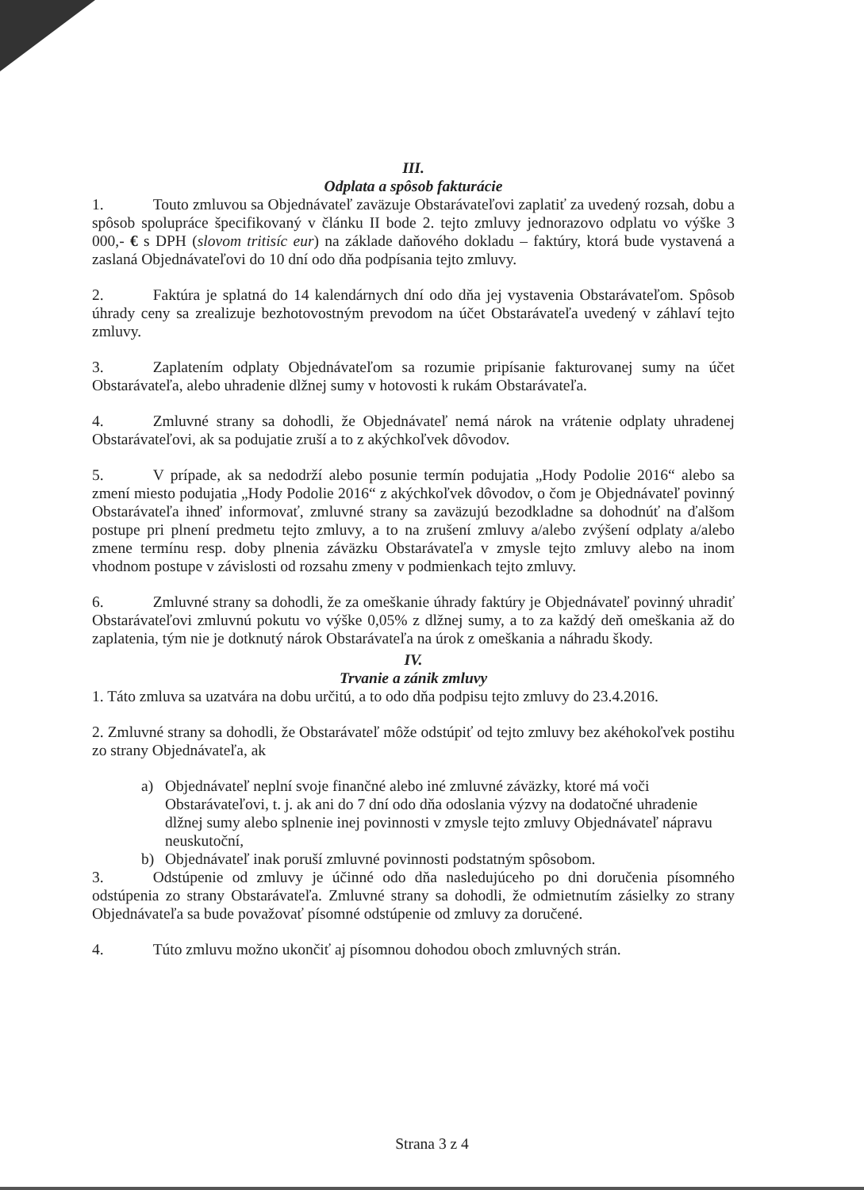III.
Odplata a spôsob fakturácie
1. Touto zmluvou sa Objednávateľ zaväzuje Obstarávateľovi zaplatiť za uvedený rozsah, dobu a spôsob spolupráce špecifikovaný v článku II bode 2. tejto zmluvy jednorazovo odplatu vo výške 3 000,- € s DPH (slovom tritisíc eur) na základe daňového dokladu – faktúry, ktorá bude vystavená a zaslaná Objednávateľovi do 10 dní odo dňa podpísania tejto zmluvy.
2. Faktúra je splatná do 14 kalendárnych dní odo dňa jej vystavenia Obstarávateľom. Spôsob úhrady ceny sa zrealizuje bezhotovostným prevodom na účet Obstarávateľa uvedený v záhlaví tejto zmluvy.
3. Zaplatením odplaty Objednávateľom sa rozumie pripísanie fakturovanej sumy na účet Obstarávateľa, alebo uhradenie dlžnej sumy v hotovosti k rukám Obstarávateľa.
4. Zmluvné strany sa dohodli, že Objednávateľ nemá nárok na vrátenie odplaty uhradenej Obstarávateľovi, ak sa podujatie zruší a to z akýchkoľvek dôvodov.
5. V prípade, ak sa nedodrží alebo posunie termín podujatia „Hody Podolie 2016“ alebo sa zmení miesto podujatia „Hody Podolie 2016“ z akýchkoľvek dôvodov, o čom je Objednávateľ povinný Obstarávateľa ihneď informovať, zmluvné strany sa zaväzujú bezodkladne sa dohodnúť na ďalšom postupe pri plnení predmetu tejto zmluvy, a to na zrušení zmluvy a/alebo zvýšení odplaty a/alebo zmene termínu resp. doby plnenia záväzku Obstarávateľa v zmysle tejto zmluvy alebo na inom vhodnom postupe v závislosti od rozsahu zmeny v podmienkach tejto zmluvy.
6. Zmluvné strany sa dohodli, že za omeškanie úhrady faktúry je Objednávateľ povinný uhradiť Obstarávateľovi zmluvnú pokutu vo výške 0,05% z dlžnej sumy, a to za každý deň omeškania až do zaplatenia, tým nie je dotknutý nárok Obstarávateľa na úrok z omeškania a náhradu škody.
IV.
Trvanie a zánik zmluvy
1. Táto zmluva sa uzatvára na dobu určitú, a to odo dňa podpisu tejto zmluvy do 23.4.2016.
2. Zmluvné strany sa dohodli, že Obstarávateľ môže odstúpiť od tejto zmluvy bez akéhokoľvek postihu zo strany Objednávateľa, ak
a) Objednávateľ neplní svoje finančné alebo iné zmluvné záväzky, ktoré má voči Obstarávateľovi, t. j. ak ani do 7 dní odo dňa odoslania výzvy na dodatočné uhradenie dlžnej sumy alebo splnenie inej povinnosti v zmysle tejto zmluvy Objednávateľ nápravu neuskutoční,
b) Objednávateľ inak poruší zmluvné povinnosti podstatným spôsobom.
3. Odstúpenie od zmluvy je účinné odo dňa nasledujúceho po dni doručenia písomného odstúpenia zo strany Obstarávateľa. Zmluvné strany sa dohodli, že odmietnutím zásielky zo strany Objednávateľa sa bude považovať písomné odstúpenie od zmluvy za doručené.
4. Túto zmluvu možno ukončiť aj písomnou dohodou oboch zmluvných strán.
Strana 3 z 4